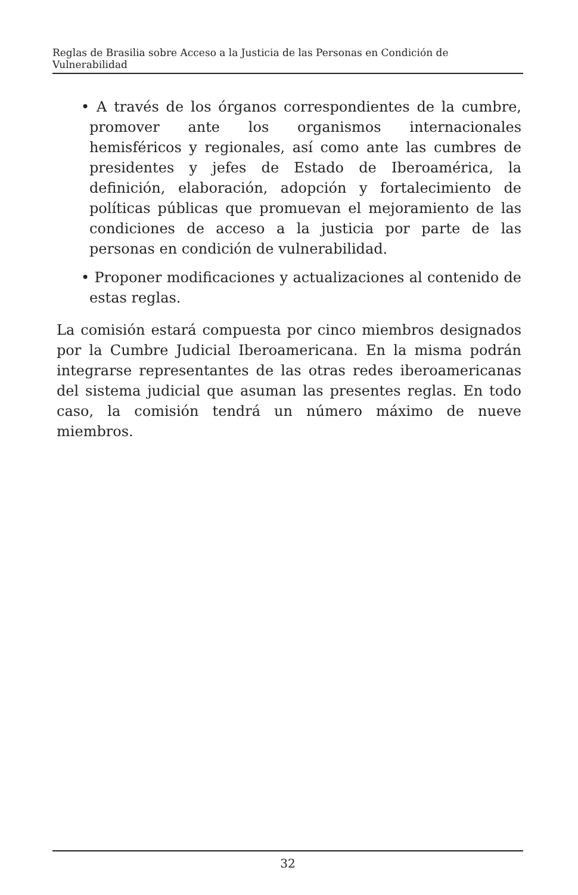Reglas de Brasilia sobre Acceso a la Justicia de las Personas en Condición de Vulnerabilidad
• A través de los órganos correspondientes de la cumbre, promover ante los organismos internacionales hemisféricos y regionales, así como ante las cumbres de presidentes y jefes de Estado de Iberoamérica, la definición, elaboración, adopción y fortalecimiento de políticas públicas que promuevan el mejoramiento de las condiciones de acceso a la justicia por parte de las personas en condición de vulnerabilidad.
• Proponer modificaciones y actualizaciones al contenido de estas reglas.
La comisión estará compuesta por cinco miembros designados por la Cumbre Judicial Iberoamericana. En la misma podrán integrarse representantes de las otras redes iberoamericanas del sistema judicial que asuman las presentes reglas. En todo caso, la comisión tendrá un número máximo de nueve miembros.
32